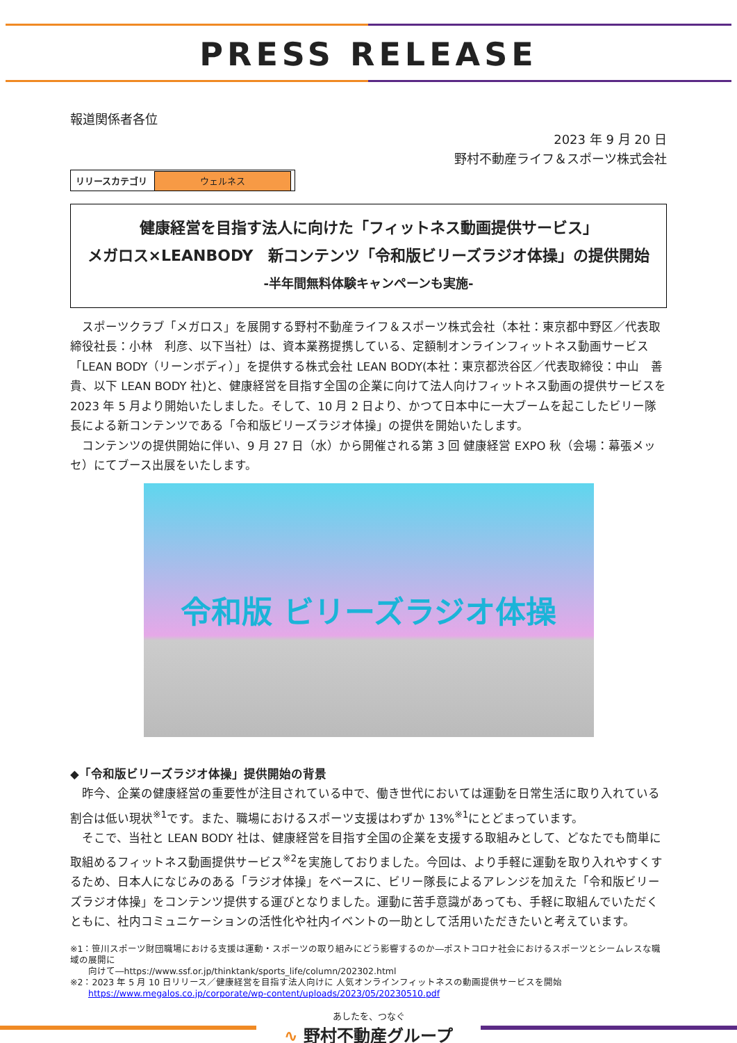PRESS RELEASE
報道関係者各位
2023 年 9 月 20 日
野村不動産ライフ＆スポーツ株式会社
| リリースカテゴリ | ウェルネス |
健康経営を目指す法人に向けた「フィットネス動画提供サービス」
メガロス×LEANBODY　新コンテンツ「令和版ビリーズラジオ体操」の提供開始
-半年間無料体験キャンペーンも実施-
　スポーツクラブ「メガロス」を展開する野村不動産ライフ＆スポーツ株式会社（本社：東京都中野区／代表取締役社長：小林　利彦、以下当社）は、資本業務提携している、定額制オンラインフィットネス動画サービス「LEAN BODY（リーンボディ）」を提供する株式会社 LEAN BODY(本社：東京都渋谷区／代表取締役：中山　善貴、以下 LEAN BODY 社)と、健康経営を目指す全国の企業に向けて法人向けフィットネス動画の提供サービスを 2023 年 5 月より開始いたしました。そして、10 月 2 日より、かつて日本中に一大ブームを起こしたビリー隊長による新コンテンツである「令和版ビリーズラジオ体操」の提供を開始いたします。
　コンテンツの提供開始に伴い、9 月 27 日（水）から開催される第 3 回 健康経営 EXPO 秋（会場：幕張メッセ）にてブース出展をいたします。
令和版 ビリーズラジオ体操
◆「令和版ビリーズラジオ体操」提供開始の背景
　昨今、企業の健康経営の重要性が注目されている中で、働き世代においては運動を日常生活に取り入れている割合は低い現状<sup>※1</sup>です。また、職場におけるスポーツ支援はわずか 13%<sup>※1</sup>にとどまっています。
　そこで、当社と LEAN BODY 社は、健康経営を目指す全国の企業を支援する取組みとして、どなたでも簡単に取組めるフィットネス動画提供サービス<sup>※2</sup>を実施しておりました。今回は、より手軽に運動を取り入れやすくするため、日本人になじみのある「ラジオ体操」をベースに、ビリー隊長によるアレンジを加えた「令和版ビリーズラジオ体操」をコンテンツ提供する運びとなりました。運動に苦手意識があっても、手軽に取組んでいただくともに、社内コミュニケーションの活性化や社内イベントの一助として活用いただきたいと考えています。
※1：笹川スポーツ財団職場における支援は運動・スポーツの取り組みにどう影響するのか―ポストコロナ社会におけるスポーツとシームレスな職域の展開に
　　向けて―https://www.ssf.or.jp/thinktank/sports_life/column/202302.html
※2：2023 年 5 月 10 日リリース／健康経営を目指す法人向けに 人気オンラインフィットネスの動画提供サービスを開始
　　https://www.megalos.co.jp/corporate/wp-content/uploads/2023/05/20230510.pdf
あしたを、つなぐ
∿ 野村不動産グループ